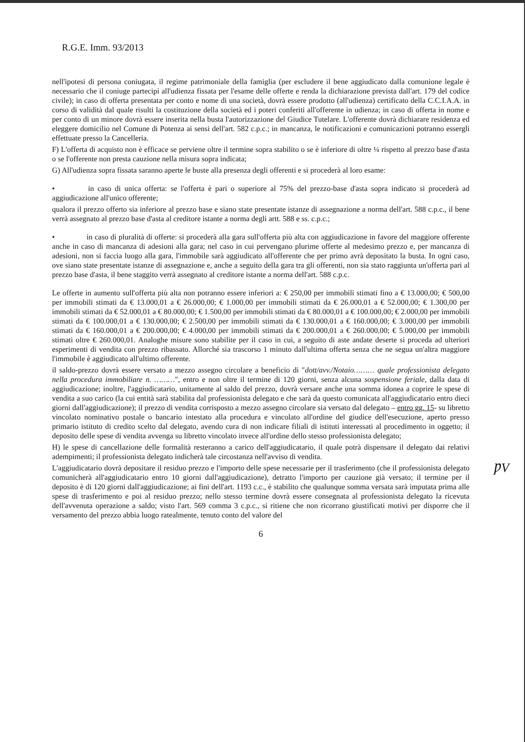R.G.E. Imm. 93/2013
nell'ipotesi di persona coniugata, il regime patrimoniale della famiglia (per escludere il bene aggiudicato dalla comunione legale è necessario che il coniuge partecipi all'udienza fissata per l'esame delle offerte e renda la dichiarazione prevista dall'art. 179 del codice civile); in caso di offerta presentata per conto e nome di una società, dovrà essere prodotto (all'udienza) certificato della C.C.I.A.A. in corso di validità dal quale risulti la costituzione della società ed i poteri conferiti all'offerente in udienza; in caso di offerta in nome e per conto di un minore dovrà essere inserita nella busta l'autorizzazione del Giudice Tutelare. L'offerente dovrà dichiarare residenza ed eleggere domicilio nel Comune di Potenza ai sensi dell'art. 582 c.p.c.; in mancanza, le notificazioni e comunicazioni potranno essergli effettuate presso la Cancelleria.
F) L'offerta di acquisto non è efficace se perviene oltre il termine sopra stabilito o se è inferiore di oltre ¼ rispetto al prezzo base d'asta o se l'offerente non presta cauzione nella misura sopra indicata;
G) All'udienza sopra fissata saranno aperte le buste alla presenza degli offerenti e si procederà al loro esame:
• in caso di unica offerta: se l'offerta è pari o superiore al 75% del prezzo-base d'asta sopra indicato si procederà ad aggiudicazione all'unico offerente;
qualora il prezzo offerto sia inferiore al prezzo base e siano state presentate istanze di assegnazione a norma dell'art. 588 c.p.c., il bene verrà assegnato al prezzo base d'asta al creditore istante a norma degli artt. 588 e ss. c.p.c.;
• in caso di pluralità di offerte: si procederà alla gara sull'offerta più alta con aggiudicazione in favore del maggiore offerente anche in caso di mancanza di adesioni alla gara; nel caso in cui pervengano plurime offerte al medesimo prezzo e, per mancanza di adesioni, non si faccia luogo alla gara, l'immobile sarà aggiudicato all'offerente che per primo avrà depositato la busta. In ogni caso, ove siano state presentate istanze di assegnazione e, anche a seguito della gara tra gli offerenti, non sia stato raggiunta un'offerta pari al prezzo base d'asta, il bene staggito verrà assegnato al creditore istante a norma dell'art. 588 c.p.c.
Le offerte in aumento sull'offerta più alta non potranno essere inferiori a: € 250,00 per immobili stimati fino a € 13.000,00; € 500,00 per immobili stimati da € 13.000,01 a € 26.000,00; € 1.000,00 per immobili stimati da € 26.000,01 a € 52.000,00; € 1.300,00 per immobili stimati da € 52.000,01 a € 80.000,00; € 1.500,00 per immobili stimati da € 80.000,01 a € 100.000,00; € 2.000,00 per immobili stimati da € 100.000,01 a € 130.000,00; € 2.500,00 per immobili stimati da € 130.000,01 a € 160.000,00; € 3.000,00 per immobili stimati da € 160.000,01 a € 200.000,00; € 4.000,00 per immobili stimati da € 200.000,01 a € 260.000,00; € 5.000,00 per immobili stimati oltre € 260.000,01. Analoghe misure sono stabilite per il caso in cui, a seguito di aste andate deserte si proceda ad ulteriori esperimenti di vendita con prezzo ribassato. Allorché sia trascorso 1 minuto dall'ultima offerta senza che ne segua un'altra maggiore l'immobile è aggiudicato all'ultimo offerente.
il saldo-prezzo dovrà essere versato a mezzo assegno circolare a beneficio di "dott/avv./Notaio……… quale professionista delegato nella procedura immobiliare n. ………", entro e non oltre il termine di 120 giorni, senza alcuna sospensione feriale, dalla data di aggiudicazione; inoltre, l'aggiudicatario, unitamente al saldo del prezzo, dovrà versare anche una somma idonea a coprire le spese di vendita a suo carico (la cui entità sarà stabilita dal professionista delegato e che sarà da questo comunicata all'aggiudicatario entro dieci giorni dall'aggiudicazione); il prezzo di vendita corrisposto a mezzo assegno circolare sia versato dal delegato – entro gg. 15- su libretto vincolato nominativo postale o bancario intestato alla procedura e vincolato all'ordine del giudice dell'esecuzione, aperto presso primario istituto di credito scelto dal delegato, avendo cura di non indicare filiali di istituti interessati al procedimento in oggetto; il deposito delle spese di vendita avvenga su libretto vincolato invece all'ordine dello stesso professionista delegato;
H) le spese di cancellazione delle formalità resteranno a carico dell'aggiudicatario, il quale potrà dispensare il delegato dai relativi adempimenti; il professionista delegato indicherà tale circostanza nell'avviso di vendita.
ǷV L'aggiudicatario dovrà depositare il residuo prezzo e l'importo delle spese necessarie per il trasferimento (che il professionista delegato comunicherà all'aggiudicatario entro 10 giorni dall'aggiudicazione), detratto l'importo per cauzione già versato; il termine per il deposito è di 120 giorni dall'aggiudicazione; ai fini dell'art. 1193 c.c., è stabilito che qualunque somma versata sarà imputata prima alle spese di trasferimento e poi al residuo prezzo; nello stesso termine dovrà essere consegnata al professionista delegato la ricevuta dell'avvenuta operazione a saldo; visto l'art. 569 comma 3 c.p.c., si ritiene che non ricorrano giustificati motivi per disporre che il versamento del prezzo abbia luogo ratealmente, tenuto conto del valore del
6